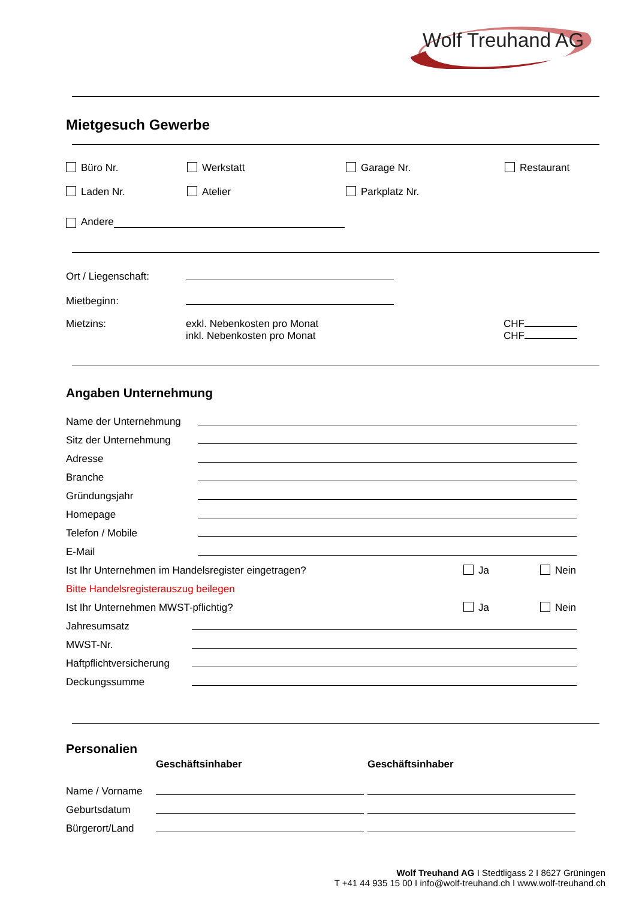Wolf Treuhand AG
Mietgesuch Gewerbe
Büro Nr. Werkstatt Garage Nr. Restaurant
Laden Nr. Atelier Parkplatz Nr.
Andere
Ort / Liegenschaft:
Mietbeginn:
Mietzins: exkl. Nebenkosten pro Monat
inkl. Nebenkosten pro Monat
CHF
CHF
Angaben Unternehmung
Name der Unternehmung
Sitz der Unternehmung
Adresse
Branche
Gründungsjahr
Homepage
Telefon / Mobile
E-Mail
Ist Ihr Unternehmen im Handelsregister eingetragen?
Ja
Nein
Bitte Handelsregisterauszug beilegen
Ist Ihr Unternehmen MWST-pflichtig?
Ja
Nein
Jahresumsatz
MWST-Nr.
Haftpflichtversicherung
Deckungssumme
Personalien
Geschäftsinhaber Geschäftsinhaber
Name / Vorname
Geburtsdatum
Bürgerort/Land
Wolf Treuhand AG I Stedtligass 2 I 8627 Grüningen
T +41 44 935 15 00 I info@wolf-treuhand.ch I www.wolf-treuhand.ch